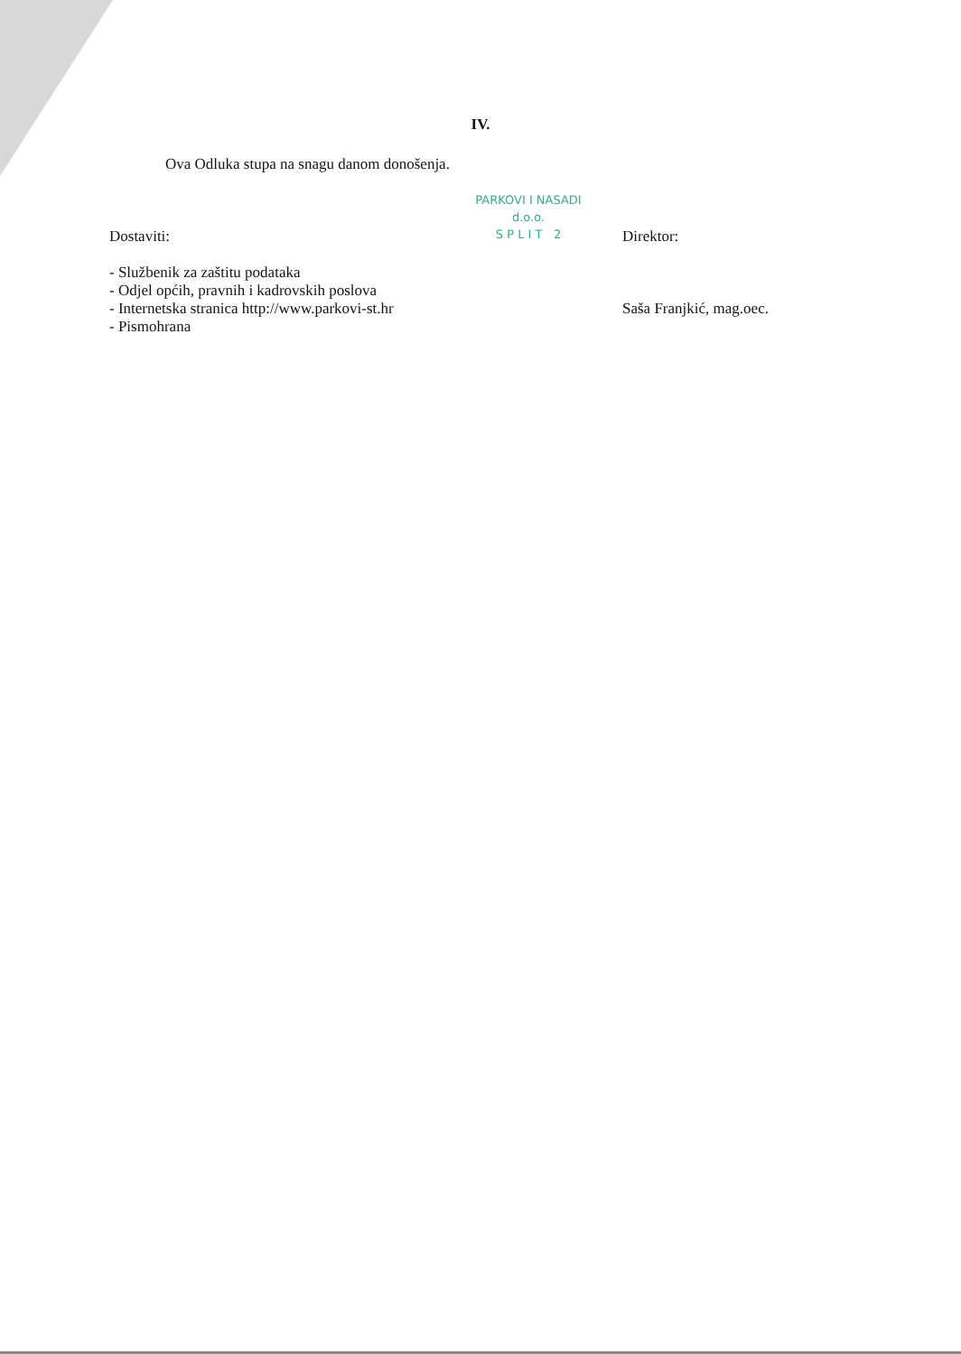IV.
Ova Odluka stupa na snagu danom donošenja.
Dostaviti:
- Službenik za zaštitu podataka
- Odjel općih, pravnih i kadrovskih poslova
- Internetska stranica http://www.parkovi-st.hr
- Pismohrana
PARKOVI I NASADI
d.o.o.
S P L I T 2
Direktor:
Saša Franjkić, mag.oec.